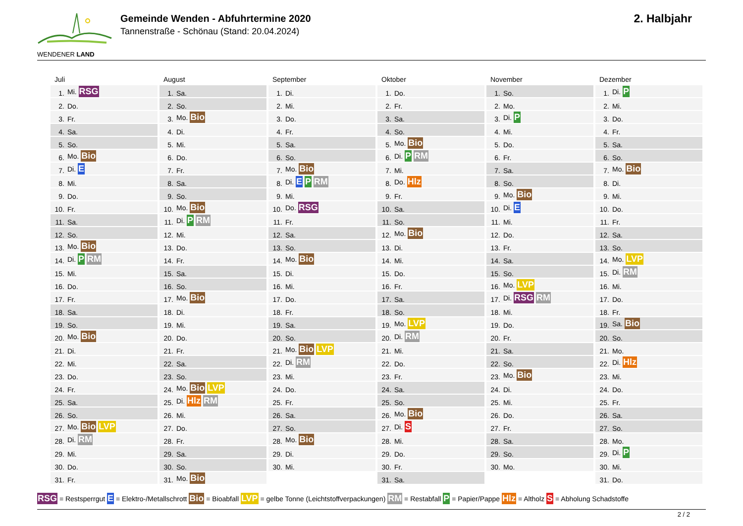WENDENER LAND
Gemeinde Wenden - Abfuhrtermine 2020
Tannenstraße - Schönau (Stand: 20.04.2024)
2. Halbjahr
Juli
| 1. | Mi. RSG |
| 2. | Do. |
| 3. | Fr. |
| 4. | Sa. |
| 5. | So. |
| 6. | Mo. Bio |
| 7. | Di. E |
| 8. | Mi. |
| 9. | Do. |
| 10. | Fr. |
| 11. | Sa. |
| 12. | So. |
| 13. | Mo. Bio |
| 14. | Di. P RM |
| 15. | Mi. |
| 16. | Do. |
| 17. | Fr. |
| 18. | Sa. |
| 19. | So. |
| 20. | Mo. Bio |
| 21. | Di. |
| 22. | Mi. |
| 23. | Do. |
| 24. | Fr. |
| 25. | Sa. |
| 26. | So. |
| 27. | Mo. Bio LVP |
| 28. | Di. RM |
| 29. | Mi. |
| 30. | Do. |
| 31. | Fr. |
August
| 1. | Sa. |
| 2. | So. |
| 3. | Mo. Bio |
| 4. | Di. |
| 5. | Mi. |
| 6. | Do. |
| 7. | Fr. |
| 8. | Sa. |
| 9. | So. |
| 10. | Mo. Bio |
| 11. | Di. P RM |
| 12. | Mi. |
| 13. | Do. |
| 14. | Fr. |
| 15. | Sa. |
| 16. | So. |
| 17. | Mo. Bio |
| 18. | Di. |
| 19. | Mi. |
| 20. | Do. |
| 21. | Fr. |
| 22. | Sa. |
| 23. | So. |
| 24. | Mo. Bio LVP |
| 25. | Di. Hlz RM |
| 26. | Mi. |
| 27. | Do. |
| 28. | Fr. |
| 29. | Sa. |
| 30. | So. |
| 31. | Mo. Bio |
September
| 1. | Di. |
| 2. | Mi. |
| 3. | Do. |
| 4. | Fr. |
| 5. | Sa. |
| 6. | So. |
| 7. | Mo. Bio |
| 8. | Di. E P RM |
| 9. | Mi. |
| 10. | Do. RSG |
| 11. | Fr. |
| 12. | Sa. |
| 13. | So. |
| 14. | Mo. Bio |
| 15. | Di. |
| 16. | Mi. |
| 17. | Do. |
| 18. | Fr. |
| 19. | Sa. |
| 20. | So. |
| 21. | Mo. Bio LVP |
| 22. | Di. RM |
| 23. | Mi. |
| 24. | Do. |
| 25. | Fr. |
| 26. | Sa. |
| 27. | So. |
| 28. | Mo. Bio |
| 29. | Di. |
| 30. | Mi. |
Oktober
| 1. | Do. |
| 2. | Fr. |
| 3. | Sa. |
| 4. | So. |
| 5. | Mo. Bio |
| 6. | Di. P RM |
| 7. | Mi. |
| 8. | Do. Hlz |
| 9. | Fr. |
| 10. | Sa. |
| 11. | So. |
| 12. | Mo. Bio |
| 13. | Di. |
| 14. | Mi. |
| 15. | Do. |
| 16. | Fr. |
| 17. | Sa. |
| 18. | So. |
| 19. | Mo. LVP |
| 20. | Di. RM |
| 21. | Mi. |
| 22. | Do. |
| 23. | Fr. |
| 24. | Sa. |
| 25. | So. |
| 26. | Mo. Bio |
| 27. | Di. S |
| 28. | Mi. |
| 29. | Do. |
| 30. | Fr. |
| 31. | Sa. |
November
| 1. | So. |
| 2. | Mo. |
| 3. | Di. P |
| 4. | Mi. |
| 5. | Do. |
| 6. | Fr. |
| 7. | Sa. |
| 8. | So. |
| 9. | Mo. Bio |
| 10. | Di. E |
| 11. | Mi. |
| 12. | Do. |
| 13. | Fr. |
| 14. | Sa. |
| 15. | So. |
| 16. | Mo. LVP |
| 17. | Di. RSG RM |
| 18. | Mi. |
| 19. | Do. |
| 20. | Fr. |
| 21. | Sa. |
| 22. | So. |
| 23. | Mo. Bio |
| 24. | Di. |
| 25. | Mi. |
| 26. | Do. |
| 27. | Fr. |
| 28. | Sa. |
| 29. | So. |
| 30. | Mo. |
Dezember
| 1. | Di. P |
| 2. | Mi. |
| 3. | Do. |
| 4. | Fr. |
| 5. | Sa. |
| 6. | So. |
| 7. | Mo. Bio |
| 8. | Di. |
| 9. | Mi. |
| 10. | Do. |
| 11. | Fr. |
| 12. | Sa. |
| 13. | So. |
| 14. | Mo. LVP |
| 15. | Di. RM |
| 16. | Mi. |
| 17. | Do. |
| 18. | Fr. |
| 19. | Sa. Bio |
| 20. | So. |
| 21. | Mo. |
| 22. | Di. Hlz |
| 23. | Mi. |
| 24. | Do. |
| 25. | Fr. |
| 26. | Sa. |
| 27. | So. |
| 28. | Mo. |
| 29. | Di. P |
| 30. | Mi. |
| 31. | Do. |
RSG = Restsperrgut E = Elektro-/Metallschrott Bio = Bioabfall LVP = gelbe Tonne (Leichtstoffverpackungen) RM = Restabfall P = Papier/Pappe Hlz = Altholz S = Abholung Schadstoffe
2 / 2